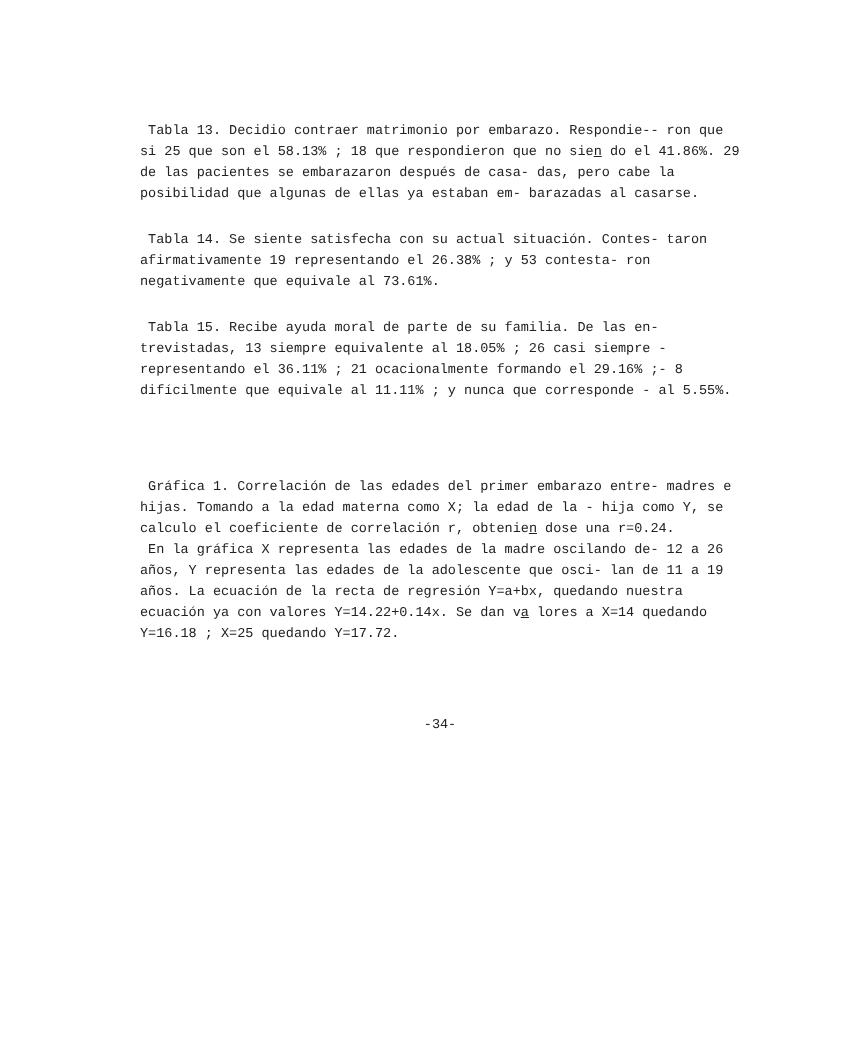Tabla 13. Decidio contraer matrimonio por embarazo. Respondie-- ron que si 25 que son el 58.13% ; 18 que respondieron que no sien do el 41.86%. 29 de las pacientes se embarazaron después de casa- das, pero cabe la posibilidad que algunas de ellas ya estaban em- barazadas al casarse.
Tabla 14. Se siente satisfecha con su actual situación. Contes- taron afirmativamente 19 representando el 26.38% ; y 53 contesta- ron negativamente que equivale al 73.61%.
Tabla 15. Recibe ayuda moral de parte de su familia. De las en- trevistadas, 13 siempre equivalente al 18.05% ; 26 casi siempre - representando el 36.11% ; 21 ocacionalmente formando el 29.16% ;- 8 difícilmente que equivale al 11.11% ; y nunca que corresponde - al 5.55%.
Gráfica 1. Correlación de las edades del primer embarazo entre- madres e hijas. Tomando a la edad materna como X; la edad de la - hija como Y, se calculo el coeficiente de correlación r, obtenien dose una r=0.24.
En la gráfica X representa las edades de la madre oscilando de- 12 a 26 años, Y representa las edades de la adolescente que osci- lan de 11 a 19 años. La ecuación de la recta de regresión Y=a+bx, quedando nuestra ecuación ya con valores Y=14.22+0.14x. Se dan va lores a X=14 quedando Y=16.18 ; X=25 quedando Y=17.72.
-34-